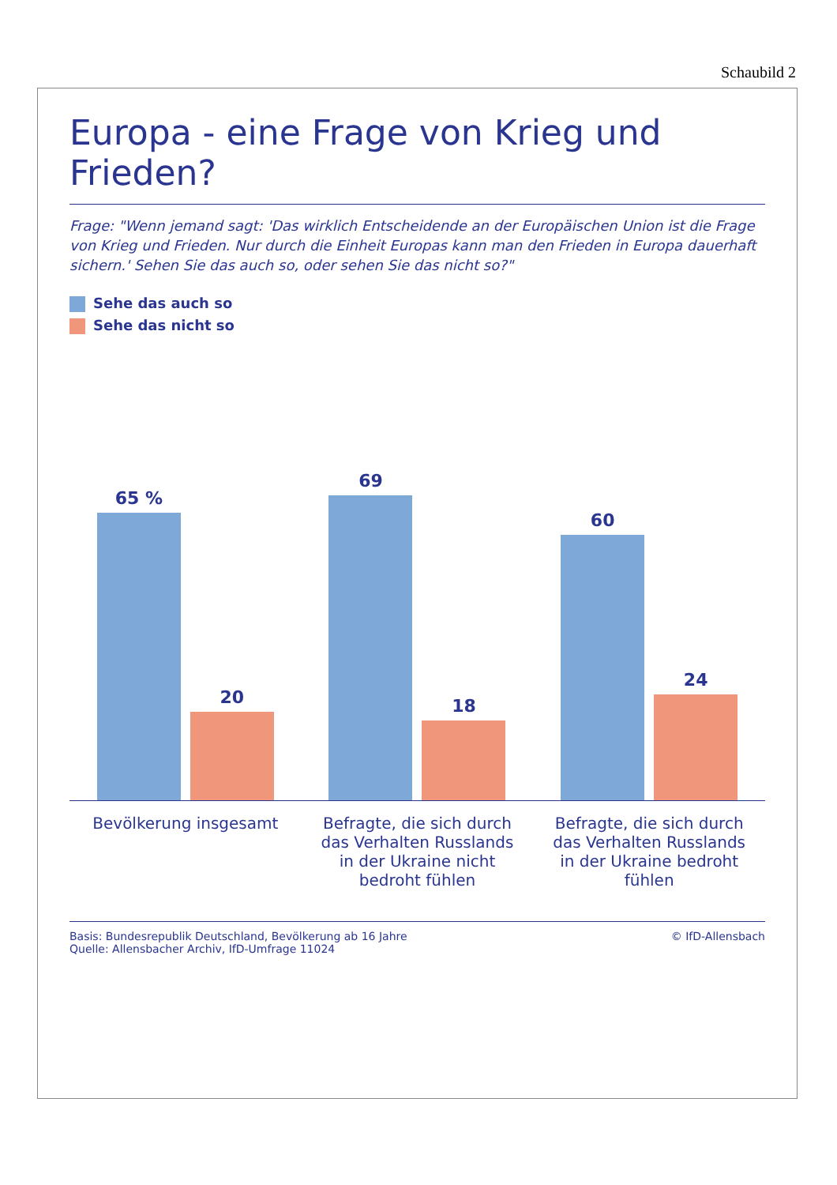Schaubild 2
Europa - eine Frage von Krieg und Frieden?
Frage: "Wenn jemand sagt: 'Das wirklich Entscheidende an der Europäischen Union ist die Frage von Krieg und Frieden. Nur durch die Einheit Europas kann man den Frieden in Europa dauerhaft sichern.' Sehen Sie das auch so, oder sehen Sie das nicht so?"
Sehe das auch so
Sehe das nicht so
65 %
20
69
18
60
24
Bevölkerung insgesamt Befragte, die sich durch das Verhalten Russlands in der Ukraine nicht bedroht fühlen
Befragte, die sich durch das Verhalten Russlands in der Ukraine bedroht fühlen
Basis: Bundesrepublik Deutschland, Bevölkerung ab 16 Jahre
Quelle: Allensbacher Archiv, IfD-Umfrage 11024
© IfD-Allensbach